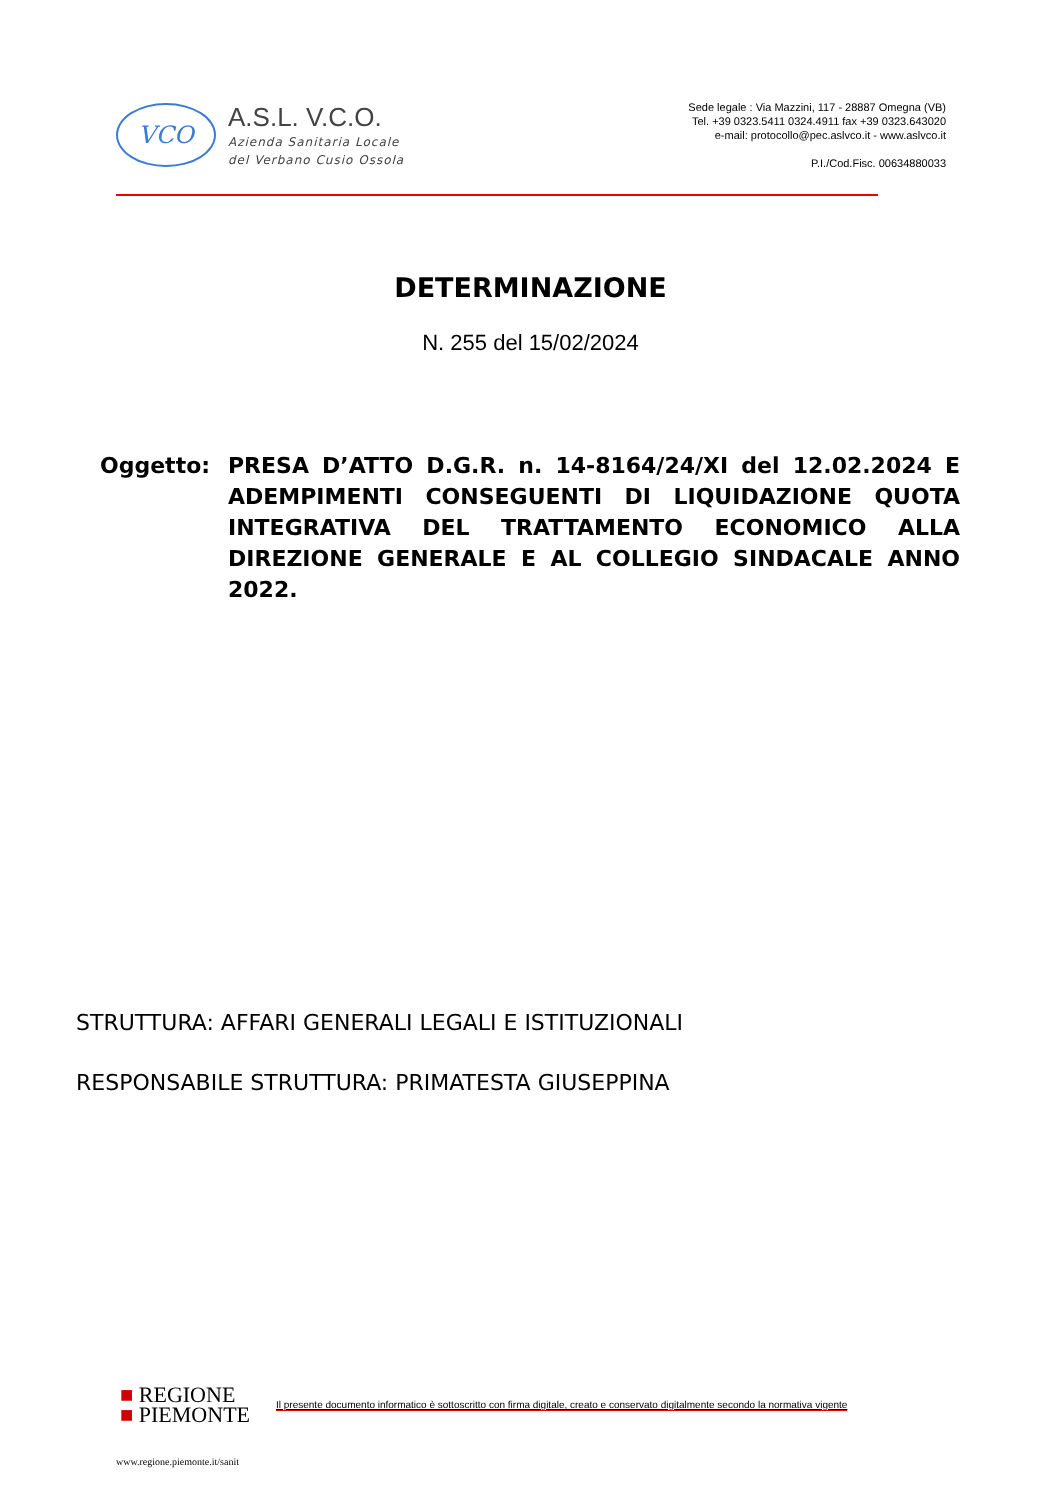VCO
A.S.L. V.C.O.
Azienda Sanitaria Locale
del Verbano Cusio Ossola
Sede legale : Via Mazzini, 117 - 28887 Omegna (VB)
Tel. +39 0323.5411 0324.4911 fax +39 0323.643020
e-mail: protocollo@pec.aslvco.it - www.aslvco.it
P.I./Cod.Fisc. 00634880033
DETERMINAZIONE
N. 255 del 15/02/2024
Oggetto: PRESA D’ATTO D.G.R. n. 14-8164/24/XI del 12.02.2024 E ADEMPIMENTI CONSEGUENTI DI LIQUIDAZIONE QUOTA INTEGRATIVA DEL TRATTAMENTO ECONOMICO ALLA DIREZIONE GENERALE E AL COLLEGIO SINDACALE ANNO 2022.
STRUTTURA: AFFARI GENERALI LEGALI E ISTITUZIONALI
RESPONSABILE STRUTTURA: PRIMATESTA GIUSEPPINA
■ REGIONE
■ PIEMONTE
Il presente documento informatico è sottoscritto con firma digitale, creato e conservato digitalmente secondo la normativa vigente
www.regione.piemonte.it/sanit